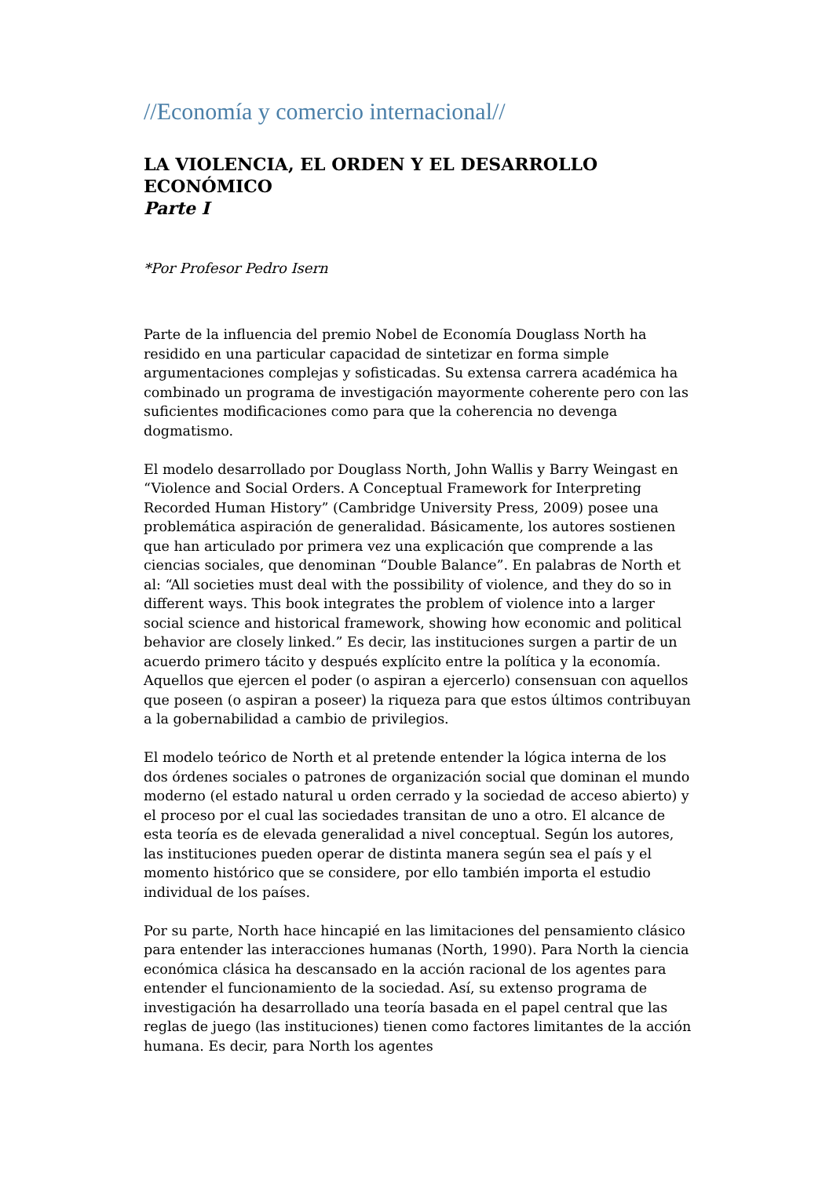//Economía y comercio internacional//
LA VIOLENCIA, EL ORDEN Y EL DESARROLLO ECONÓMICO
Parte I
*Por Profesor Pedro Isern
Parte de la influencia del premio Nobel de Economía Douglass North ha residido en una particular capacidad de sintetizar en forma simple argumentaciones complejas y sofisticadas. Su extensa carrera académica ha combinado un programa de investigación mayormente coherente pero con las suficientes modificaciones como para que la coherencia no devenga dogmatismo.
El modelo desarrollado por Douglass North, John Wallis y Barry Weingast en “Violence and Social Orders. A Conceptual Framework for Interpreting Recorded Human History” (Cambridge University Press, 2009) posee una problemática aspiración de generalidad. Básicamente, los autores sostienen que han articulado por primera vez una explicación que comprende a las ciencias sociales, que denominan “Double Balance”. En palabras de North et al: “All societies must deal with the possibility of violence, and they do so in different ways. This book integrates the problem of violence into a larger social science and historical framework, showing how economic and political behavior are closely linked.” Es decir, las instituciones surgen a partir de un acuerdo primero tácito y después explícito entre la política y la economía. Aquellos que ejercen el poder (o aspiran a ejercerlo) consensuan con aquellos que poseen (o aspiran a poseer) la riqueza para que estos últimos contribuyan a la gobernabilidad a cambio de privilegios.
El modelo teórico de North et al pretende entender la lógica interna de los dos órdenes sociales o patrones de organización social que dominan el mundo moderno (el estado natural u orden cerrado y la sociedad de acceso abierto) y el proceso por el cual las sociedades transitan de uno a otro. El alcance de esta teoría es de elevada generalidad a nivel conceptual. Según los autores, las instituciones pueden operar de distinta manera según sea el país y el momento histórico que se considere, por ello también importa el estudio individual de los países.
Por su parte, North hace hincapié en las limitaciones del pensamiento clásico para entender las interacciones humanas (North, 1990). Para North la ciencia económica clásica ha descansado en la acción racional de los agentes para entender el funcionamiento de la sociedad. Así, su extenso programa de investigación ha desarrollado una teoría basada en el papel central que las reglas de juego (las instituciones) tienen como factores limitantes de la acción humana. Es decir, para North los agentes